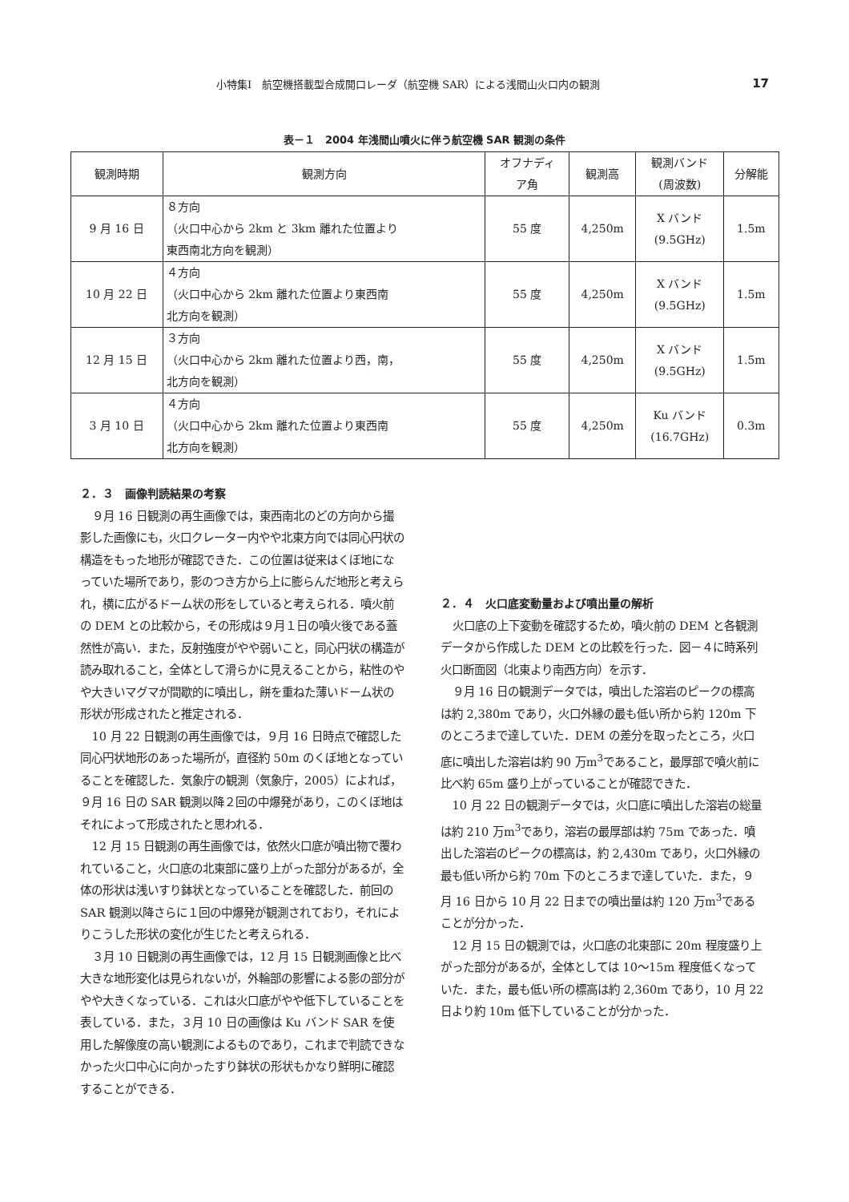小特集Ⅰ　航空機搭載型合成開口レーダ（航空機 SAR）による浅間山火口内の観測 17
表－１　2004 年浅間山噴火に伴う航空機 SAR 観測の条件
| 観測時期 | 観測方向 | オフナディ ア角 | 観測高 | 観測バンド (周波数) | 分解能 |
| --- | --- | --- | --- | --- | --- |
| 9 月 16 日 | ８方向 （火口中心から 2km と 3km 離れた位置より 東西南北方向を観測） | 55 度 | 4,250m | X バンド (9.5GHz) | 1.5m |
| 10 月 22 日 | ４方向 （火口中心から 2km 離れた位置より東西南 北方向を観測） | 55 度 | 4,250m | X バンド (9.5GHz) | 1.5m |
| 12 月 15 日 | ３方向 （火口中心から 2km 離れた位置より西，南， 北方向を観測） | 55 度 | 4,250m | X バンド (9.5GHz) | 1.5m |
| 3 月 10 日 | ４方向 （火口中心から 2km 離れた位置より東西南 北方向を観測） | 55 度 | 4,250m | Ku バンド (16.7GHz) | 0.3m |
２．３　画像判読結果の考察
９月 16 日観測の再生画像では，東西南北のどの方向から撮影した画像にも，火口クレーター内やや北東方向では同心円状の構造をもった地形が確認できた．この位置は従来はくぼ地になっていた場所であり，影のつき方から上に膨らんだ地形と考えられ，横に広がるドーム状の形をしていると考えられる．噴火前の DEM との比較から，その形成は９月１日の噴火後である蓋然性が高い．また，反射強度がやや弱いこと，同心円状の構造が読み取れること，全体として滑らかに見えることから，粘性のやや大きいマグマが間歇的に噴出し，餅を重ねた薄いドーム状の形状が形成されたと推定される．
10 月 22 日観測の再生画像では，９月 16 日時点で確認した同心円状地形のあった場所が，直径約 50m のくぼ地となっていることを確認した．気象庁の観測（気象庁，2005）によれば，９月 16 日の SAR 観測以降２回の中爆発があり，このくぼ地はそれによって形成されたと思われる．
12 月 15 日観測の再生画像では，依然火口底が噴出物で覆われていること，火口底の北東部に盛り上がった部分があるが，全体の形状は浅いすり鉢状となっていることを確認した．前回の SAR 観測以降さらに１回の中爆発が観測されており，それによりこうした形状の変化が生じたと考えられる．
３月 10 日観測の再生画像では，12 月 15 日観測画像と比べ大きな地形変化は見られないが，外輪部の影響による影の部分がやや大きくなっている．これは火口底がやや低下していることを表している．また，３月 10 日の画像は Ku バンド SAR を使用した解像度の高い観測によるものであり，これまで判読できなかった火口中心に向かったすり鉢状の形状もかなり鮮明に確認することができる．
２．４　火口底変動量および噴出量の解析
火口底の上下変動を確認するため，噴火前の DEM と各観測データから作成した DEM との比較を行った．図－４に時系列火口断面図（北東より南西方向）を示す．
９月 16 日の観測データでは，噴出した溶岩のピークの標高は約 2,380m であり，火口外縁の最も低い所から約 120m 下のところまで達していた．DEM の差分を取ったところ，火口底に噴出した溶岩は約 90 万m<sup>3</sup>であること，最厚部で噴火前に比べ約 65m 盛り上がっていることが確認できた．
10 月 22 日の観測データでは，火口底に噴出した溶岩の総量は約 210 万m<sup>3</sup>であり，溶岩の最厚部は約 75m であった．噴出した溶岩のピークの標高は，約 2,430m であり，火口外縁の最も低い所から約 70m 下のところまで達していた．また，９月 16 日から 10 月 22 日までの噴出量は約 120 万m<sup>3</sup>であることが分かった．
12 月 15 日の観測では，火口底の北東部に 20m 程度盛り上がった部分があるが，全体としては 10～15m 程度低くなっていた．また，最も低い所の標高は約 2,360m であり，10 月 22 日より約 10m 低下していることが分かった．